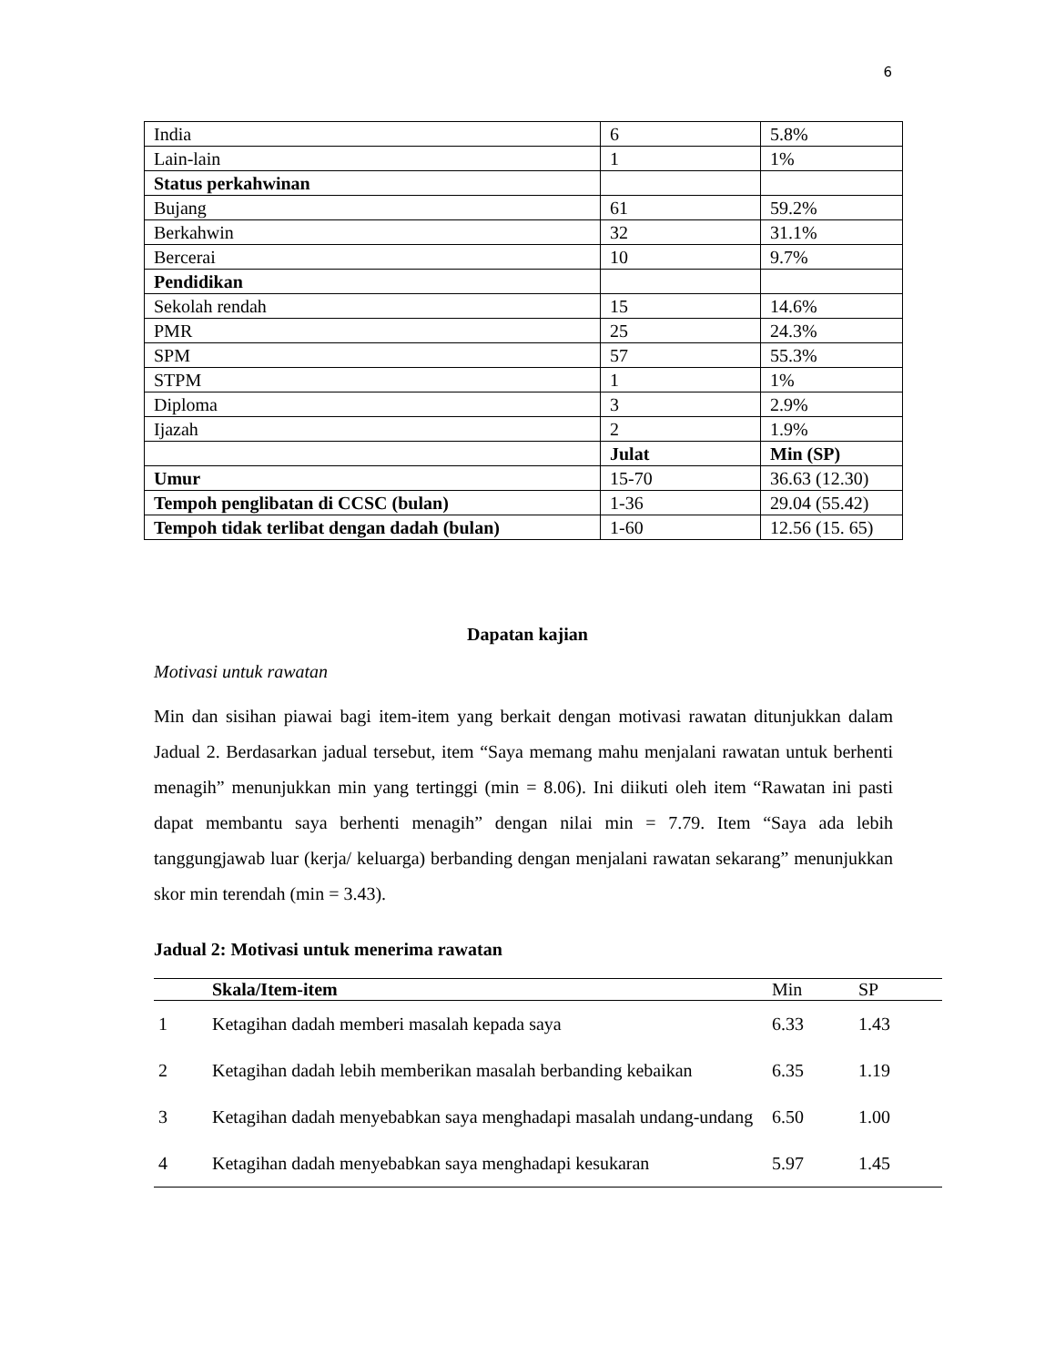6
| India | 6 | 5.8% |
| Lain-lain | 1 | 1% |
| Status perkahwinan | | |
| Bujang | 61 | 59.2% |
| Berkahwin | 32 | 31.1% |
| Bercerai | 10 | 9.7% |
| Pendidikan | | |
| Sekolah rendah | 15 | 14.6% |
| PMR | 25 | 24.3% |
| SPM | 57 | 55.3% |
| STPM | 1 | 1% |
| Diploma | 3 | 2.9% |
| Ijazah | 2 | 1.9% |
| | Julat | Min (SP) |
| Umur | 15-70 | 36.63 (12.30) |
| Tempoh penglibatan di CCSC (bulan) | 1-36 | 29.04 (55.42) |
| Tempoh tidak terlibat dengan dadah (bulan) | 1-60 | 12.56 (15. 65) |
Dapatan kajian
Motivasi untuk rawatan
Min dan sisihan piawai bagi item-item yang berkait dengan motivasi rawatan ditunjukkan dalam Jadual 2. Berdasarkan jadual tersebut, item “Saya memang mahu menjalani rawatan untuk berhenti menagih” menunjukkan min yang tertinggi (min = 8.06). Ini diikuti oleh item “Rawatan ini pasti dapat membantu saya berhenti menagih” dengan nilai min = 7.79. Item “Saya ada lebih tanggungjawab luar (kerja/ keluarga) berbanding dengan menjalani rawatan sekarang” menunjukkan skor min terendah (min = 3.43).
Jadual 2: Motivasi untuk menerima rawatan
| | Skala/Item-item | Min | SP |
| --- | --- | --- | --- |
| 1 | Ketagihan dadah memberi masalah kepada saya | 6.33 | 1.43 |
| 2 | Ketagihan dadah lebih memberikan masalah berbanding kebaikan | 6.35 | 1.19 |
| 3 | Ketagihan dadah menyebabkan saya menghadapi masalah undang-undang | 6.50 | 1.00 |
| 4 | Ketagihan dadah menyebabkan saya menghadapi kesukaran | 5.97 | 1.45 |